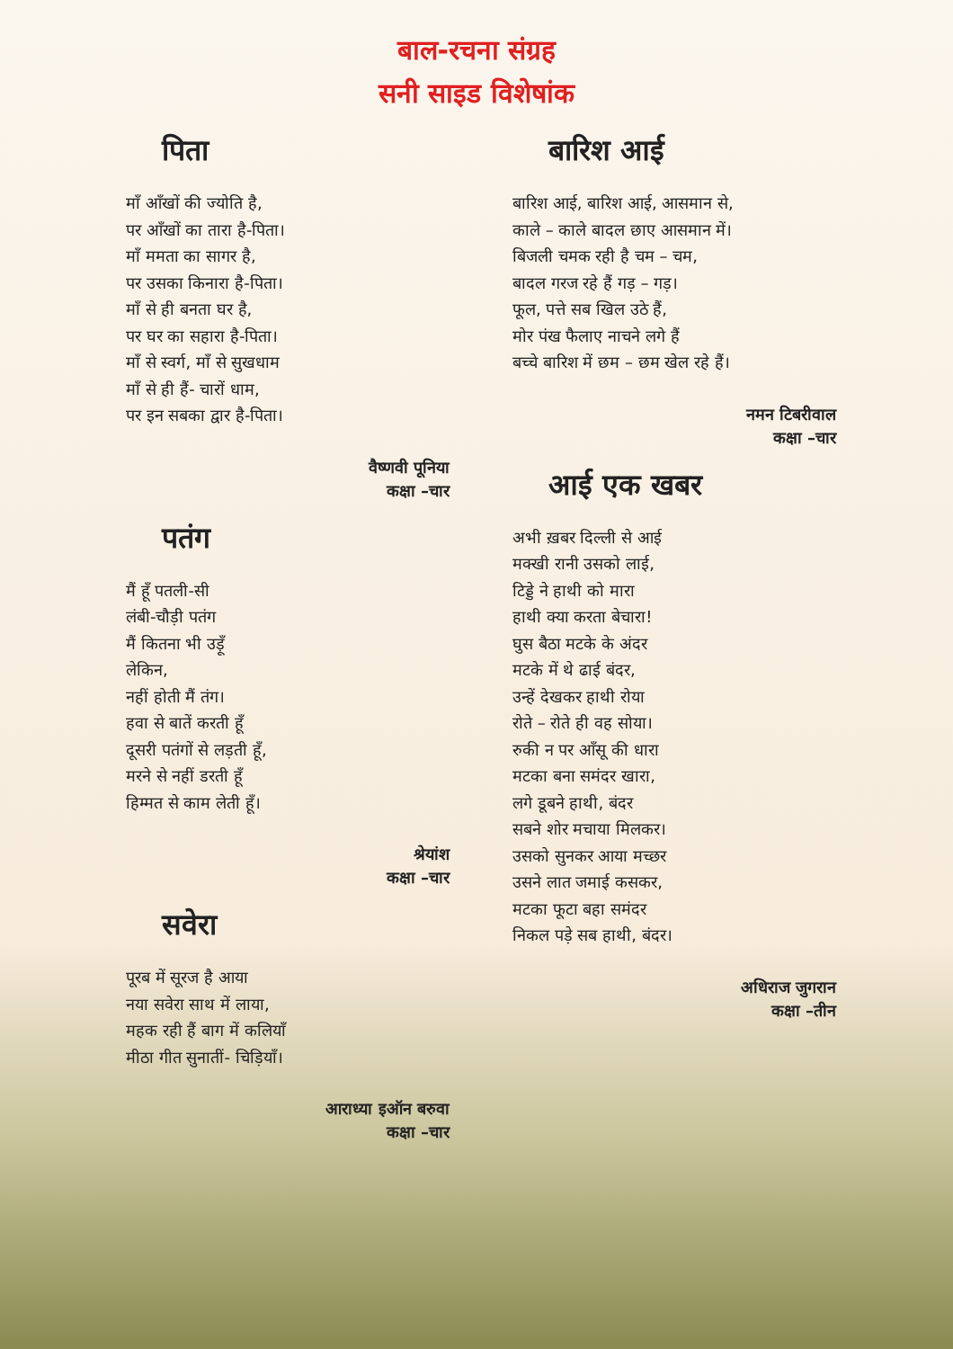बाल-रचना संग्रह
सनी साइड विशेषांक
पिता
माँ आँखों की ज्योति है,
पर आँखों का तारा है-पिता।
माँ ममता का सागर है,
पर उसका किनारा है-पिता।
माँ से ही बनता घर है,
पर घर का सहारा है-पिता।
माँ से स्वर्ग, माँ से सुखधाम
माँ से ही हैं- चारों धाम,
पर इन सबका द्वार है-पिता।
वैष्णवी पूनिया
कक्षा –चार
पतंग
मैं हूँ पतली-सी
लंबी-चौड़ी पतंग
मैं कितना भी उड़ूँ
लेकिन,
नहीं होती मैं तंग।
हवा से बातें करती हूँ
दूसरी पतंगों से लड़ती हूँ,
मरने से नहीं डरती हूँ
हिम्मत से काम लेती हूँ।
श्रेयांश
कक्षा –चार
सवेरा
पूरब में सूरज है आया
नया सवेरा साथ में लाया,
महक रही हैं बाग में कलियाँ
मीठा गीत सुनातीं- चिड़ियाँ।
आराध्या इऑन बरुवा
कक्षा –चार
बारिश आई
बारिश आई, बारिश आई, आसमान से,
काले – काले बादल छाए आसमान में।
बिजली चमक रही है चम – चम,
बादल गरज रहे हैं गड़ – गड़।
फूल, पत्ते सब खिल उठे हैं,
मोर पंख फैलाए नाचने लगे हैं
बच्चे बारिश में छम – छम खेल रहे हैं।
नमन टिबरीवाल
कक्षा –चार
आई एक खबर
अभी ख़बर दिल्ली से आई
मक्खी रानी उसको लाई,
टिड्डे ने हाथी को मारा
हाथी क्या करता बेचारा!
घुस बैठा मटके के अंदर
मटके में थे ढाई बंदर,
उन्हें देखकर हाथी रोया
रोते – रोते ही वह सोया।
रुकी न पर आँसू की धारा
मटका बना समंदर खारा,
लगे डूबने हाथी, बंदर
सबने शोर मचाया मिलकर।
उसको सुनकर आया मच्छर
उसने लात जमाई कसकर,
मटका फूटा बहा समंदर
निकल पड़े सब हाथी, बंदर।
अधिराज जुगरान
कक्षा –तीन